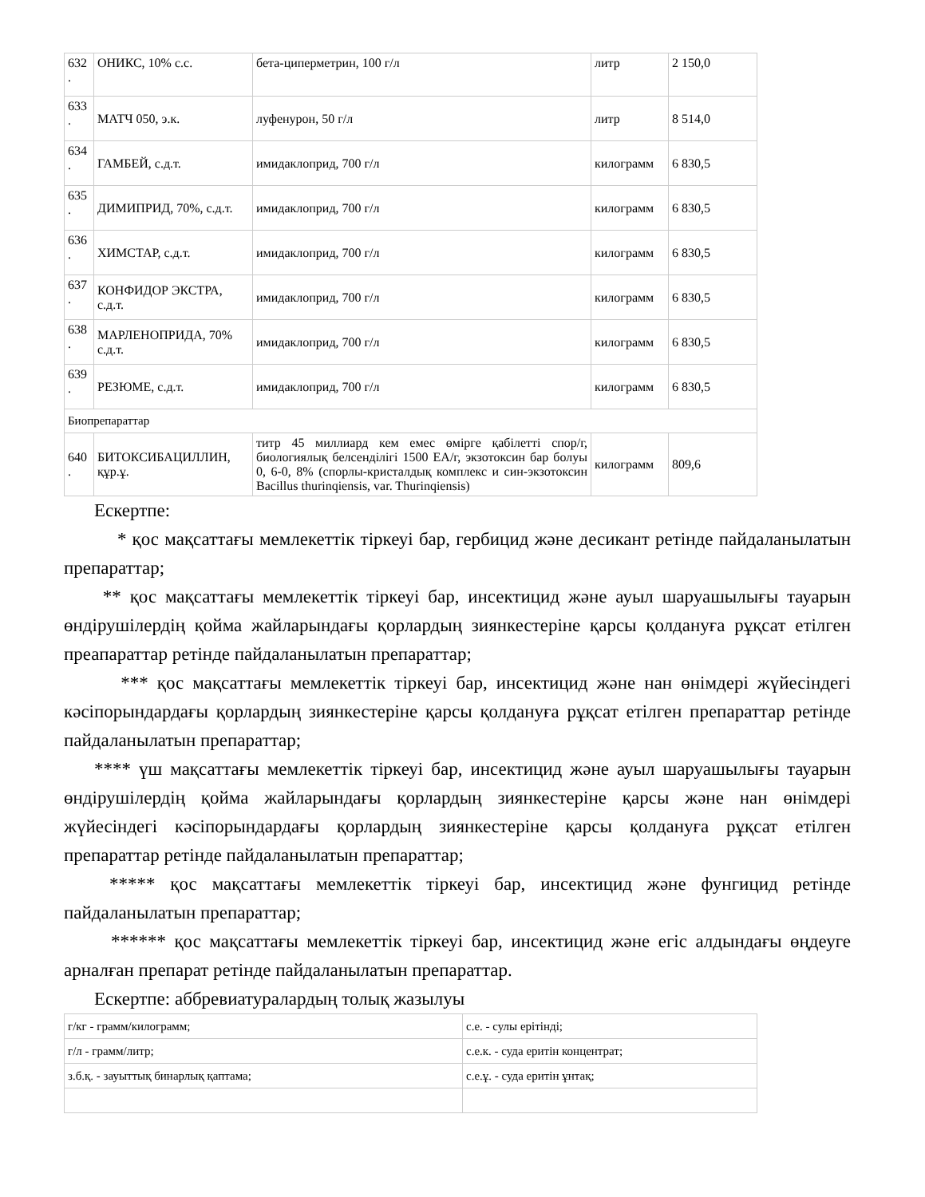| 632 . | ОНИКС, 10% с.с. | бета-циперметрин, 100 г/л | литр | 2 150,0 |
| 633 . | МАТЧ 050, э.к. | луфенурон, 50 г/л | литр | 8 514,0 |
| 634 . | ГАМБЕЙ, с.д.т. | имидаклоприд, 700 г/л | килограмм | 6 830,5 |
| 635 . | ДИМИПРИД, 70%, с.д.т. | имидаклоприд, 700 г/л | килограмм | 6 830,5 |
| 636 . | ХИМСТАР, с.д.т. | имидаклоприд, 700 г/л | килограмм | 6 830,5 |
| 637 . | КОНФИДОР ЭКСТРА, с.д.т. | имидаклоприд, 700 г/л | килограмм | 6 830,5 |
| 638 . | МАРЛЕНОПРИДА, 70% с.д.т. | имидаклоприд, 700 г/л | килограмм | 6 830,5 |
| 639 . | РЕЗЮМЕ, с.д.т. | имидаклоприд, 700 г/л | килограмм | 6 830,5 |
| Биопрепараттар | | | | |
| 640 . | БИТОКСИБАЦИЛЛИН, құр.ұ. | титр 45 миллиард кем емес өмірге қабілетті спор/г, биологиялық белсенділігі 1500 ЕА/г, экзотоксин бар болуы 0, 6-0, 8% (спорлы-кристалдық комплекс и син-экзотоксин Bacillus thurinqiensis, var. Thurinqiensis) | килограмм | 809,6 |
Ескертпе:
* қос мақсаттағы мемлекеттік тіркеуі бар, гербицид және десикант ретінде пайдаланылатын препараттар;
** қос мақсаттағы мемлекеттік тіркеуі бар, инсектицид және ауыл шаруашылығы тауарын өндірушілердің қойма жайларындағы қорлардың зиянкестеріне қарсы қолдануға рұқсат етілген преапараттар ретінде пайдаланылатын препараттар;
*** қос мақсаттағы мемлекеттік тіркеуі бар, инсектицид және нан өнімдері жүйесіндегі кәсіпорындардағы қорлардың зиянкестеріне қарсы қолдануға рұқсат етілген препараттар ретінде пайдаланылатын препараттар;
**** үш мақсаттағы мемлекеттік тіркеуі бар, инсектицид және ауыл шаруашылығы тауарын өндірушілердің қойма жайларындағы қорлардың зиянкестеріне қарсы және нан өнімдері жүйесіндегі кәсіпорындардағы қорлардың зиянкестеріне қарсы қолдануға рұқсат етілген препараттар ретінде пайдаланылатын препараттар;
***** қос мақсаттағы мемлекеттік тіркеуі бар, инсектицид және фунгицид ретінде пайдаланылатын препараттар;
****** қос мақсаттағы мемлекеттік тіркеуі бар, инсектицид және егіс алдындағы өңдеуге арналған препарат ретінде пайдаланылатын препараттар.
Ескертпе: аббревиатуралардың толық жазылуы
| г/кг - грамм/килограмм; | с.е. - сулы ерітінді; |
| г/л - грамм/литр; | с.е.к. - суда еритін концентрат; |
| з.б.қ. - зауыттық бинарлық қаптама; | с.е.ұ. - суда еритін ұнтақ; |